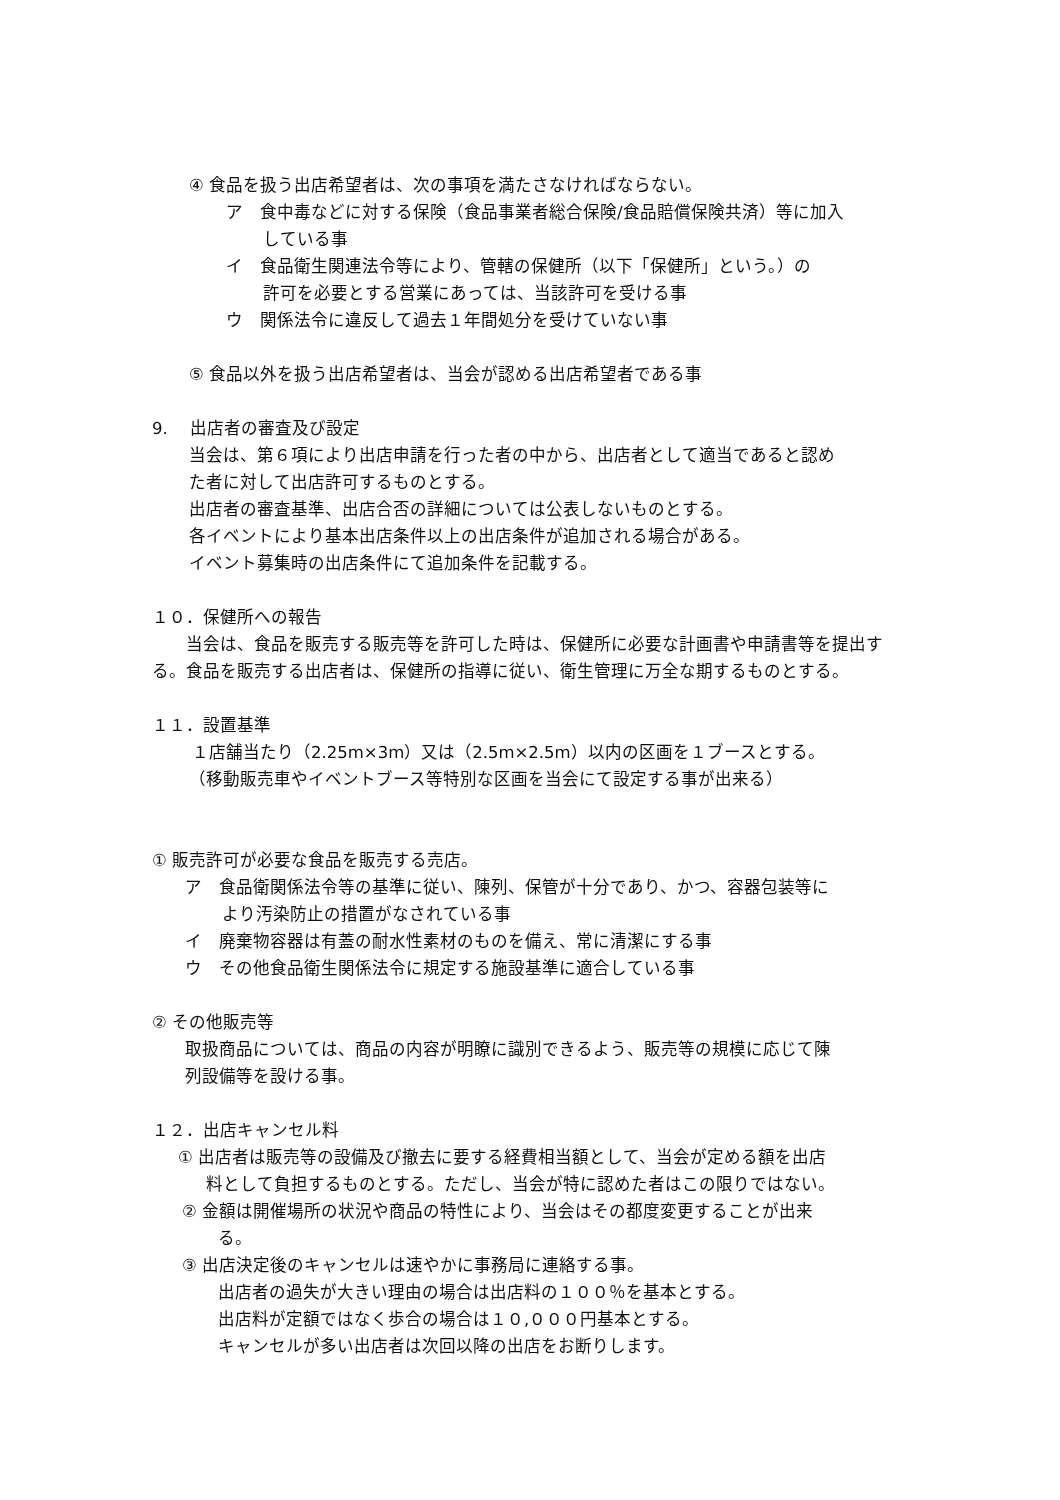④ 食品を扱う出店希望者は、次の事項を満たさなければならない。
ア　食中毒などに対する保険（食品事業者総合保険/食品賠償保険共済）等に加入
している事
イ　食品衛生関連法令等により、管轄の保健所（以下「保健所」という。）の
許可を必要とする営業にあっては、当該許可を受ける事
ウ　関係法令に違反して過去１年間処分を受けていない事
⑤ 食品以外を扱う出店希望者は、当会が認める出店希望者である事
9.　 出店者の審査及び設定
当会は、第６項により出店申請を行った者の中から、出店者として適当であると認め
た者に対して出店許可するものとする。
出店者の審査基準、出店合否の詳細については公表しないものとする。
各イベントにより基本出店条件以上の出店条件が追加される場合がある。
イベント募集時の出店条件にて追加条件を記載する。
１０．保健所への報告
　　当会は、食品を販売する販売等を許可した時は、保健所に必要な計画書や申請書等を提出する。食品を販売する出店者は、保健所の指導に従い、衛生管理に万全な期するものとする。
１１．設置基準
１店舗当たり（2.25m×3m）又は（2.5m×2.5m）以内の区画を１ブースとする。
（移動販売車やイベントブース等特別な区画を当会にて設定する事が出来る）
① 販売許可が必要な食品を販売する売店。
ア　食品衛関係法令等の基準に従い、陳列、保管が十分であり、かつ、容器包装等に
より汚染防止の措置がなされている事
イ　廃棄物容器は有蓋の耐水性素材のものを備え、常に清潔にする事
ウ　その他食品衛生関係法令に規定する施設基準に適合している事
② その他販売等
取扱商品については、商品の内容が明瞭に識別できるよう、販売等の規模に応じて陳
列設備等を設ける事。
１２．出店キャンセル料
① 出店者は販売等の設備及び撤去に要する経費相当額として、当会が定める額を出店
料として負担するものとする。ただし、当会が特に認めた者はこの限りではない。
② 金額は開催場所の状況や商品の特性により、当会はその都度変更することが出来
る。
③ 出店決定後のキャンセルは速やかに事務局に連絡する事。
出店者の過失が大きい理由の場合は出店料の１００％を基本とする。
出店料が定額ではなく歩合の場合は１０,０００円基本とする。
キャンセルが多い出店者は次回以降の出店をお断りします。